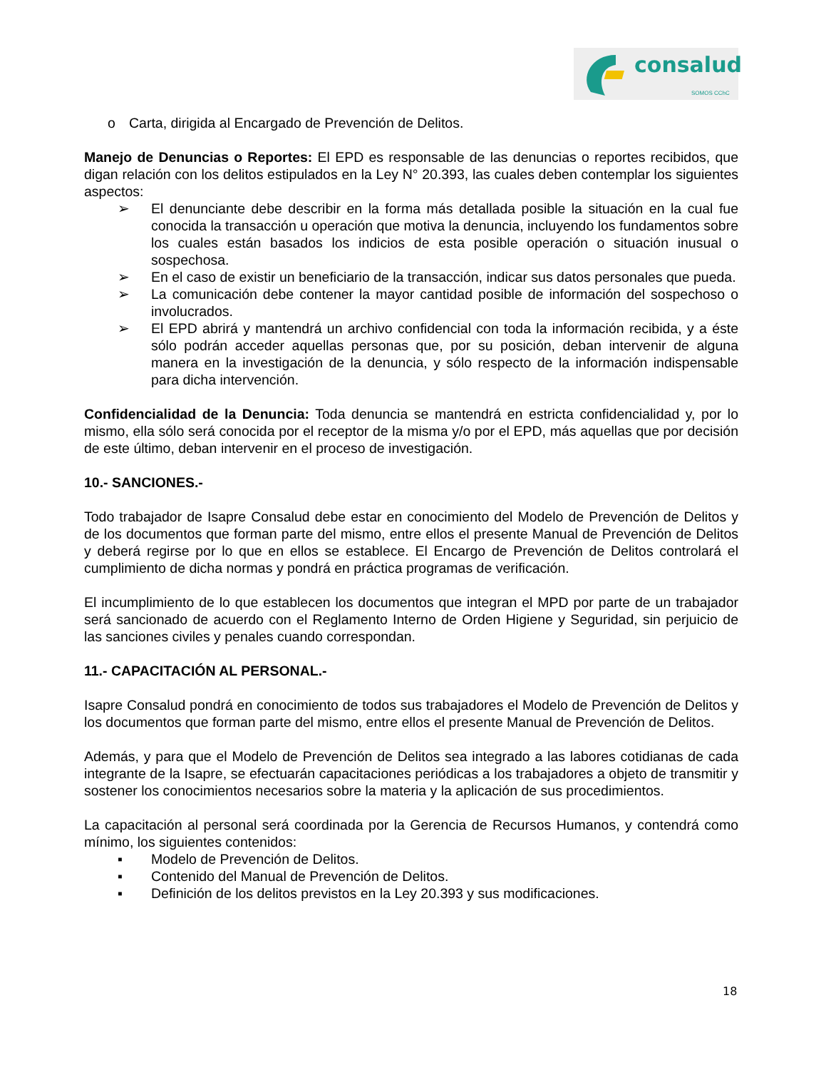consalud
SOMOS CChC
o Carta, dirigida al Encargado de Prevención de Delitos.
Manejo de Denuncias o Reportes: El EPD es responsable de las denuncias o reportes recibidos, que digan relación con los delitos estipulados en la Ley N° 20.393, las cuales deben contemplar los siguientes aspectos:
➢ El denunciante debe describir en la forma más detallada posible la situación en la cual fue conocida la transacción u operación que motiva la denuncia, incluyendo los fundamentos sobre los cuales están basados los indicios de esta posible operación o situación inusual o sospechosa.
➢ En el caso de existir un beneficiario de la transacción, indicar sus datos personales que pueda.
➢ La comunicación debe contener la mayor cantidad posible de información del sospechoso o involucrados.
➢ El EPD abrirá y mantendrá un archivo confidencial con toda la información recibida, y a éste sólo podrán acceder aquellas personas que, por su posición, deban intervenir de alguna manera en la investigación de la denuncia, y sólo respecto de la información indispensable para dicha intervención.
Confidencialidad de la Denuncia: Toda denuncia se mantendrá en estricta confidencialidad y, por lo mismo, ella sólo será conocida por el receptor de la misma y/o por el EPD, más aquellas que por decisión de este último, deban intervenir en el proceso de investigación.
10.- SANCIONES.-
Todo trabajador de Isapre Consalud debe estar en conocimiento del Modelo de Prevención de Delitos y de los documentos que forman parte del mismo, entre ellos el presente Manual de Prevención de Delitos y deberá regirse por lo que en ellos se establece. El Encargo de Prevención de Delitos controlará el cumplimiento de dicha normas y pondrá en práctica programas de verificación.
El incumplimiento de lo que establecen los documentos que integran el MPD por parte de un trabajador será sancionado de acuerdo con el Reglamento Interno de Orden Higiene y Seguridad, sin perjuicio de las sanciones civiles y penales cuando correspondan.
11.- CAPACITACIÓN AL PERSONAL.-
Isapre Consalud pondrá en conocimiento de todos sus trabajadores el Modelo de Prevención de Delitos y los documentos que forman parte del mismo, entre ellos el presente Manual de Prevención de Delitos.
Además, y para que el Modelo de Prevención de Delitos sea integrado a las labores cotidianas de cada integrante de la Isapre, se efectuarán capacitaciones periódicas a los trabajadores a objeto de transmitir y sostener los conocimientos necesarios sobre la materia y la aplicación de sus procedimientos.
La capacitación al personal será coordinada por la Gerencia de Recursos Humanos, y contendrá como mínimo, los siguientes contenidos:
▪ Modelo de Prevención de Delitos.
▪ Contenido del Manual de Prevención de Delitos.
▪ Definición de los delitos previstos en la Ley 20.393 y sus modificaciones.
18